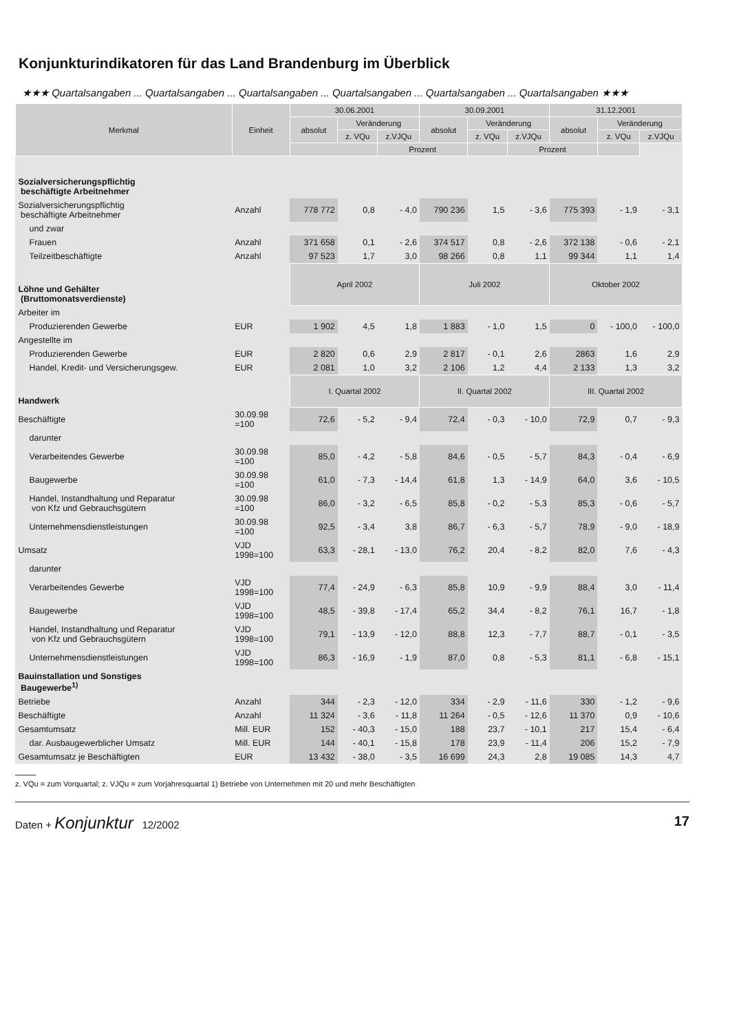Konjunkturindikatoren für das Land Brandenburg im Überblick
★★★ Quartalsangaben ... Quartalsangaben ... Quartalsangaben ... Quartalsangaben ... Quartalsangaben ... Quartalsangaben ★★★
| Merkmal | Einheit | 30.06.2001 | | | 30.09.2001 | | | 31.12.2001 | | |
| --- | --- | --- | --- | --- | --- | --- | --- | --- | --- | --- |
| | | absolut | Veränderung | | absolut | Veränderung | | absolut | Veränderung | |
| | | | z. VQu | z.VJQu | | z. VQu | z.VJQu | | z. VQu | z.VJQu |
| | | | | Prozent | | | Prozent | | | |
| Sozialversicherungspflichtig beschäftigte Arbeitnehmer | | | | | | | | | | |
| Sozialversicherungspflichtig beschäftigte Arbeitnehmer | Anzahl | 778 772 | 0,8 | - 4,0 | 790 236 | 1,5 | - 3,6 | 775 393 | - 1,9 | - 3,1 |
| und zwar | | | | | | | | | | |
| Frauen | Anzahl | 371 658 | 0,1 | - 2,6 | 374 517 | 0,8 | - 2,6 | 372 138 | - 0,6 | - 2,1 |
| Teilzeitbeschäftigte | Anzahl | 97 523 | 1,7 | 3,0 | 98 266 | 0,8 | 1,1 | 99 344 | 1,1 | 1,4 |
| Löhne und Gehälter (Bruttomonatsverdienste) | | April 2002 | | | Juli 2002 | | | Oktober 2002 | | |
| Arbeiter im | | | | | | | | | | |
| Produzierenden Gewerbe | EUR | 1 902 | 4,5 | 1,8 | 1 883 | - 1,0 | 1,5 | 0 | - 100,0 | - 100,0 |
| Angestellte im | | | | | | | | | | |
| Produzierenden Gewerbe | EUR | 2 820 | 0,6 | 2,9 | 2 817 | - 0,1 | 2,6 | 2863 | 1,6 | 2,9 |
| Handel, Kredit- und Versicherungsgew. | EUR | 2 081 | 1,0 | 3,2 | 2 106 | 1,2 | 4,4 | 2 133 | 1,3 | 3,2 |
| Handwerk | | I. Quartal 2002 | | | II. Quartal 2002 | | | III. Quartal 2002 | | |
| Beschäftigte | 30.09.98 =100 | 72,6 | - 5,2 | - 9,4 | 72,4 | - 0,3 | - 10,0 | 72,9 | 0,7 | - 9,3 |
| darunter | | | | | | | | | | |
| Verarbeitendes Gewerbe | 30.09.98 =100 | 85,0 | - 4,2 | - 5,8 | 84,6 | - 0,5 | - 5,7 | 84,3 | - 0,4 | - 6,9 |
| Baugewerbe | 30.09.98 =100 | 61,0 | - 7,3 | - 14,4 | 61,8 | 1,3 | - 14,9 | 64,0 | 3,6 | - 10,5 |
| Handel, Instandhaltung und Reparatur von Kfz und Gebrauchsgütern | 30.09.98 =100 | 86,0 | - 3,2 | - 6,5 | 85,8 | - 0,2 | - 5,3 | 85,3 | - 0,6 | - 5,7 |
| Unternehmensdienstleistungen | 30.09.98 =100 | 92,5 | - 3,4 | 3,8 | 86,7 | - 6,3 | - 5,7 | 78,9 | - 9,0 | - 18,9 |
| Umsatz | VJD 1998=100 | 63,3 | - 28,1 | - 13,0 | 76,2 | 20,4 | - 8,2 | 82,0 | 7,6 | - 4,3 |
| darunter | | | | | | | | | | |
| Verarbeitendes Gewerbe | VJD 1998=100 | 77,4 | - 24,9 | - 6,3 | 85,8 | 10,9 | - 9,9 | 88,4 | 3,0 | - 11,4 |
| Baugewerbe | VJD 1998=100 | 48,5 | - 39,8 | - 17,4 | 65,2 | 34,4 | - 8,2 | 76,1 | 16,7 | - 1,8 |
| Handel, Instandhaltung und Reparatur von Kfz und Gebrauchsgütern | VJD 1998=100 | 79,1 | - 13,9 | - 12,0 | 88,8 | 12,3 | - 7,7 | 88,7 | - 0,1 | - 3,5 |
| Unternehmensdienstleistungen | VJD 1998=100 | 86,3 | - 16,9 | - 1,9 | 87,0 | 0,8 | - 5,3 | 81,1 | - 6,8 | - 15,1 |
| Bauinstallation und Sonstiges Baugewerbe<sup>1)</sup> | | | | | | | | | | |
| Betriebe | Anzahl | 344 | - 2,3 | - 12,0 | 334 | - 2,9 | - 11,6 | 330 | - 1,2 | - 9,6 |
| Beschäftigte | Anzahl | 11 324 | - 3,6 | - 11,8 | 11 264 | - 0,5 | - 12,6 | 11 370 | 0,9 | - 10,6 |
| Gesamtumsatz | Mill. EUR | 152 | - 40,3 | - 15,0 | 188 | 23,7 | - 10,1 | 217 | 15,4 | - 6,4 |
| dar. Ausbaugewerblicher Umsatz | Mill. EUR | 144 | - 40,1 | - 15,8 | 178 | 23,9 | - 11,4 | 206 | 15,2 | - 7,9 |
| Gesamtumsatz je Beschäftigten | EUR | 13 432 | - 38,0 | - 3,5 | 16 699 | 24,3 | 2,8 | 19 085 | 14,3 | 4,7 |
z. VQu = zum Vorquartal; z. VJQu = zum Vorjahresquartal 1) Betriebe von Unternehmen mit 20 und mehr Beschäftigten
Daten + Konjunktur 12/2002 17